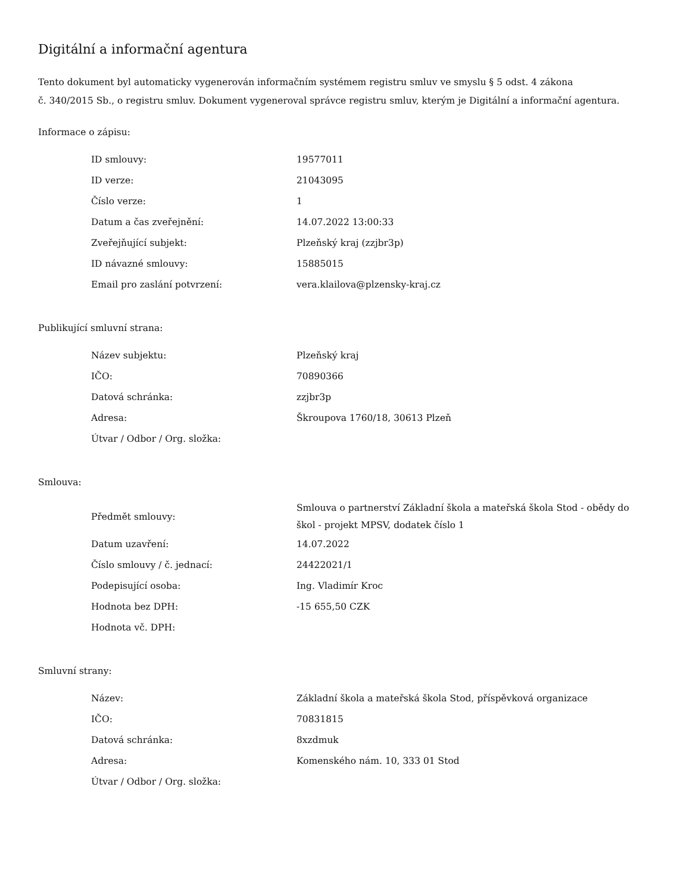Digitální a informační agentura
Tento dokument byl automaticky vygenerován informačním systémem registru smluv ve smyslu § 5 odst. 4 zákona
č. 340/2015 Sb., o registru smluv. Dokument vygeneroval správce registru smluv, kterým je Digitální a informační agentura.
Informace o zápisu:
| ID smlouvy: | 19577011 |
| ID verze: | 21043095 |
| Číslo verze: | 1 |
| Datum a čas zveřejnění: | 14.07.2022 13:00:33 |
| Zveřejňující subjekt: | Plzeňský kraj (zzjbr3p) |
| ID návazné smlouvy: | 15885015 |
| Email pro zaslání potvrzení: | vera.klailova@plzensky-kraj.cz |
Publikující smluvní strana:
| Název subjektu: | Plzeňský kraj |
| IČO: | 70890366 |
| Datová schránka: | zzjbr3p |
| Adresa: | Škroupova 1760/18, 30613 Plzeň |
| Útvar / Odbor / Org. složka: | |
Smlouva:
| Předmět smlouvy: | Smlouva o partnerství Základní škola a mateřská škola Stod - obědy do škol - projekt MPSV, dodatek číslo 1 |
| Datum uzavření: | 14.07.2022 |
| Číslo smlouvy / č. jednací: | 24422021/1 |
| Podepisující osoba: | Ing. Vladimír Kroc |
| Hodnota bez DPH: | -15 655,50 CZK |
| Hodnota vč. DPH: | |
Smluvní strany:
| Název: | Základní škola a mateřská škola Stod, příspěvková organizace |
| IČO: | 70831815 |
| Datová schránka: | 8xzdmuk |
| Adresa: | Komenského nám. 10, 333 01 Stod |
| Útvar / Odbor / Org. složka: | |